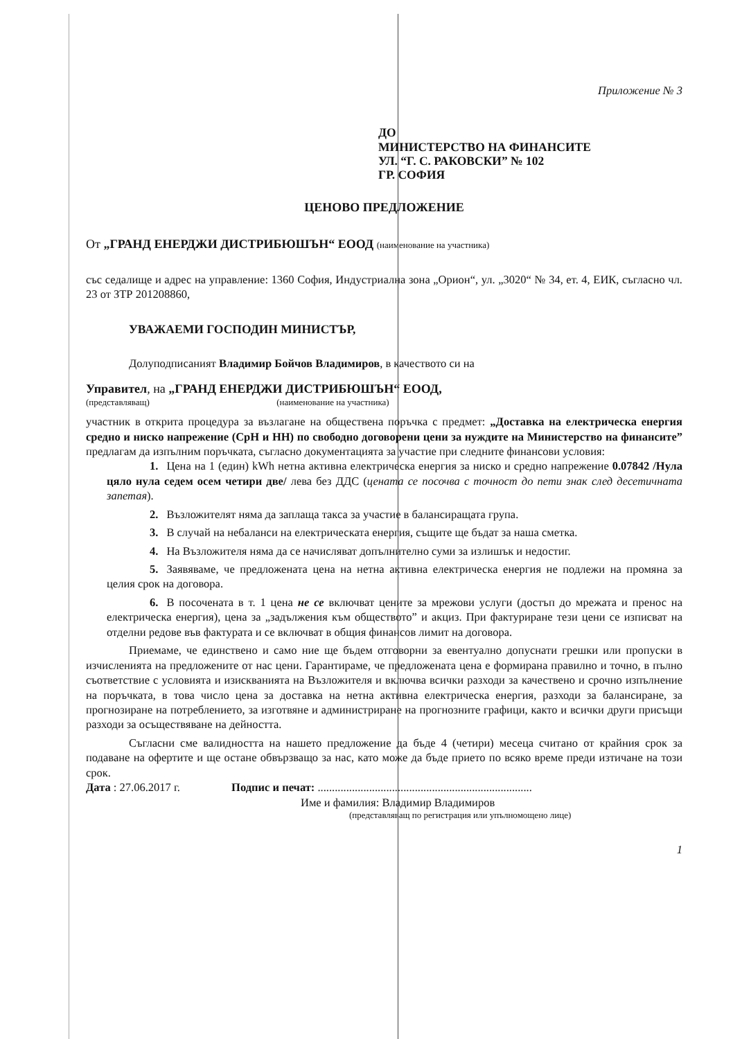Приложение № 3
ДО
МИНИСТЕРСТВО НА ФИНАНСИТЕ
УЛ. “Г. С. РАКОВСКИ” № 102
ГР. СОФИЯ
ЦЕНОВО ПРЕДЛОЖЕНИЕ
От „ГРАНД ЕНЕРДЖИ ДИСТРИБЮШЪН“ ЕООД (наименование на участника)
със седалище и адрес на управление: 1360 София, Индустриална зона „Орион“, ул. „3020“ № 34, ет. 4, ЕИК, съгласно чл. 23 от ЗТР 201208860,
УВАЖАЕМИ ГОСПОДИН МИНИСТЪР,
Долуподписаният Владимир Бойчов Владимиров, в качеството си на
Управител, на „ГРАНД ЕНЕРДЖИ ДИСТРИБЮШЪН“ ЕООД,
(представляващ) (наименование на участника)
участник в открита процедура за възлагане на обществена поръчка с предмет: „Доставка на електрическа енергия средно и ниско напрежение (СрН и НН) по свободно договорени цени за нуждите на Министерство на финансите” предлагам да изпълним поръчката, съгласно документацията за участие при следните финансови условия:
1. Цена на 1 (един) kWh нетна активна електрическа енергия за ниско и средно напрежение 0.07842 /Нула цяло нула седем осем четири две/ лева без ДДС (цената се посочва с точност до пети знак след десетичната запетая).
2. Възложителят няма да заплаща такса за участие в балансиращата група.
3. В случай на небаланси на електрическата енергия, същите ще бъдат за наша сметка.
4. На Възложителя няма да се начисляват допълнително суми за излишък и недостиг.
5. Заявяваме, че предложената цена на нетна активна електрическа енергия не подлежи на промяна за целия срок на договора.
6. В посочената в т. 1 цена не се включват цените за мрежови услуги (достъп до мрежата и пренос на електрическа енергия), цена за „задължения към обществото” и акциз. При фактуриране тези цени се изписват на отделни редове във фактурата и се включват в общия финансов лимит на договора.
Приемаме, че единствено и само ние ще бъдем отговорни за евентуално допуснати грешки или пропуски в изчисленията на предложените от нас цени. Гарантираме, че предложената цена е формирана правилно и точно, в пълно съответствие с условията и изискванията на Възложителя и включва всички разходи за качествено и срочно изпълнение на поръчката, в това число цена за доставка на нетна активна електрическа енергия, разходи за балансиране, за прогнозиране на потреблението, за изготвяне и администриране на прогнозните графици, както и всички други присъщи разходи за осъществяване на дейността.
Съгласни сме валидността на нашето предложение да бъде 4 (четири) месеца считано от крайния срок за подаване на офертите и ще остане обвързващо за нас, като може да бъде прието по всяко време преди изтичане на този срок.
Дата : 27.06.2017 г. Подпис и печат: ...........................................................................
Име и фамилия: Владимир Владимиров
(представляващ по регистрация или упълномощено лице)
1